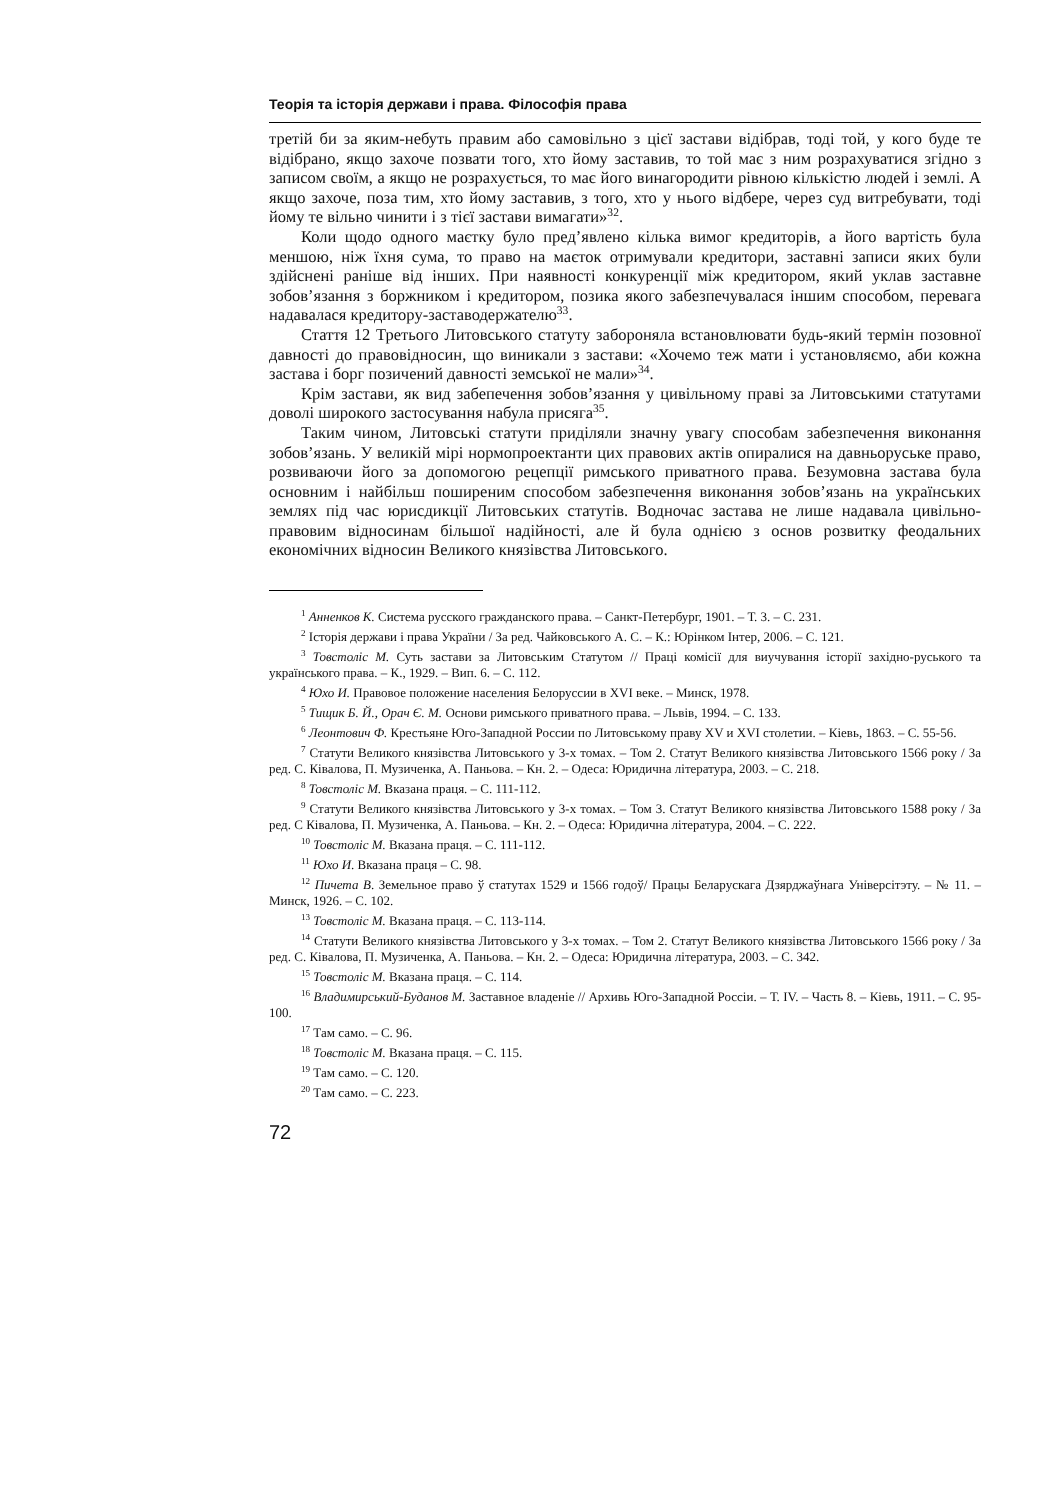Теорія та історія держави і права. Філософія права
третій би за яким-небуть правим або самовільно з цієї застави відібрав, тоді той, у кого буде те відібрано, якщо захоче позвати того, хто йому заставив, то той має з ним розрахуватися згідно з записом своїм, а якщо не розрахується, то має його винагородити рівною кількістю людей і землі. А якщо захоче, поза тим, хто йому заставив, з того, хто у нього відбере, через суд витребувати, тоді йому те вільно чинити і з тієї застави вимагати»<sup>32</sup>.
Коли щодо одного маєтку було пред’явлено кілька вимог кредиторів, а його вартість була меншою, ніж їхня сума, то право на маєток отримували кредитори, заставні записи яких були здійснені раніше від інших. При наявності конкуренції між кредитором, який уклав заставне зобов’язання з боржником і кредитором, позика якого забезпечувалася іншим способом, перевага надавалася кредитору-заставодержателю<sup>33</sup>.
Стаття 12 Третього Литовського статуту забороняла встановлювати будь-який термін позовної давності до правовідносин, що виникали з застави: «Хочемо теж мати і установляємо, аби кожна застава і борг позичений давності земської не мали»<sup>34</sup>.
Крім застави, як вид забепечення зобов’язання у цивільному праві за Литовськими статутами доволі широкого застосування набула присяга<sup>35</sup>.
Таким чином, Литовські статути приділяли значну увагу способам забезпечення виконання зобов’язань. У великій мірі нормопроектанти цих правових актів опиралися на давньоруське право, розвиваючи його за допомогою рецепції римського приватного права. Безумовна застава була основним і найбільш поширеним способом забезпечення виконання зобов’язань на українських землях під час юрисдикції Литовських статутів. Водночас застава не лише надавала цивільно-правовим відносинам більшої надійності, але й була однією з основ розвитку феодальних економічних відносин Великого князівства Литовського.
<sup>1</sup> Анненков К. Система русского гражданского права. – Санкт-Петербург, 1901. – Т. 3. – С. 231.
<sup>2</sup> Історія держави і права України / За ред. Чайковського А. С. – К.: Юрінком Інтер, 2006. – С. 121.
<sup>3</sup> Товстоліс М. Суть застави за Литовським Статутом // Праці комісії для виучування історії західно-руського та українського права. – К., 1929. – Вип. 6. – С. 112.
<sup>4</sup> Юхо И. Правовое положение населения Белоруссии в XVI веке. – Минск, 1978.
<sup>5</sup> Тищик Б. Й., Орач Є. М. Основи римського приватного права. – Львів, 1994. – С. 133.
<sup>6</sup> Леонтович Ф. Крестьяне Юго-Западной России по Литовському праву XV и XVI столетии. – Кіевь, 1863. – С. 55-56.
<sup>7</sup> Статути Великого князівства Литовського у 3-х томах. – Том 2. Статут Великого князівства Литовського 1566 року / За ред. С. Ківалова, П. Музиченка, А. Паньова. – Кн. 2. – Одеса: Юридична література, 2003. – С. 218.
<sup>8</sup> Товстоліс М. Вказана праця. – С. 111-112.
<sup>9</sup> Статути Великого князівства Литовського у 3-х томах. – Том 3. Статут Великого князівства Литовського 1588 року / За ред. С Ківалова, П. Музиченка, А. Паньова. – Кн. 2. – Одеса: Юридична література, 2004. – С. 222.
<sup>10</sup> Товстоліс М. Вказана праця. – С. 111-112.
<sup>11</sup> Юхо И. Вказана праця – С. 98.
<sup>12</sup> Пичета В. Земельное право ў статутах 1529 и 1566 годоў/ Працы Беларускага Дзярджаўнага Універсітэту. – № 11. – Минск, 1926. – С. 102.
<sup>13</sup> Товстоліс М. Вказана праця. – С. 113-114.
<sup>14</sup> Статути Великого князівства Литовського у 3-х томах. – Том 2. Статут Великого князівства Литовського 1566 року / За ред. С. Ківалова, П. Музиченка, А. Паньова. – Кн. 2. – Одеса: Юридична література, 2003. – С. 342.
<sup>15</sup> Товстоліс М. Вказана праця. – С. 114.
<sup>16</sup> Владимирський-Буданов М. Заставное владеніе // Архивь Юго-Западной Россіи. – Т. IV. – Часть 8. – Кіевь, 1911. – С. 95-100.
<sup>17</sup> Там само. – С. 96.
<sup>18</sup> Товстоліс М. Вказана праця. – С. 115.
<sup>19</sup> Там само. – С. 120.
<sup>20</sup> Там само. – С. 223.
72